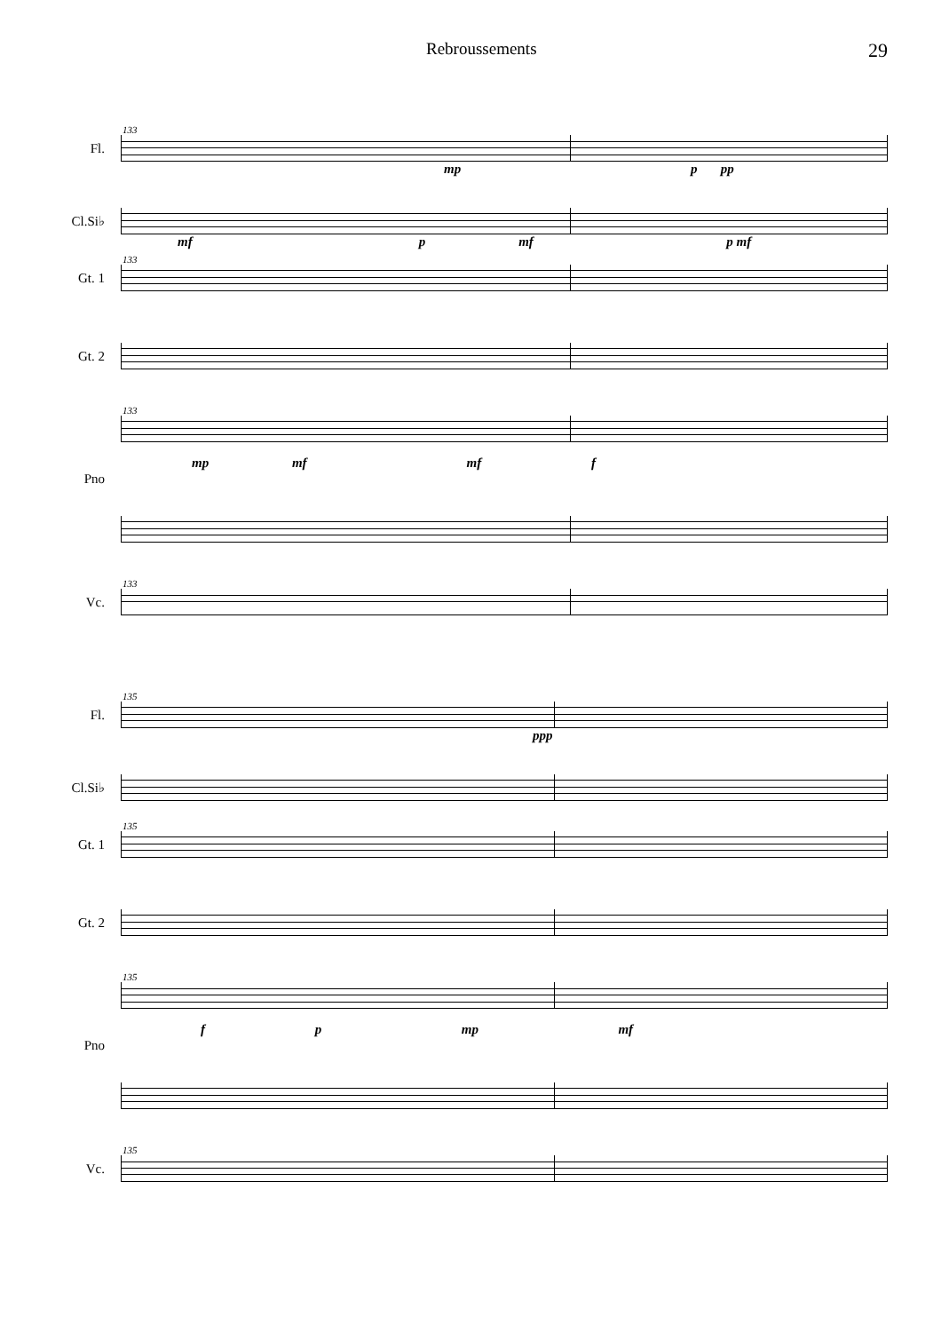Rebroussements 29
133
Fl.
mp p pp
Cl.Si♭
mf p mf p mf
133
Gt. 1
Gt. 2
133
Pno
mp mf mf f
133
Vc.
135
Fl.
ppp
Cl.Si♭
135
Gt. 1
Gt. 2
135
Pno
f p mp mf
135
Vc.